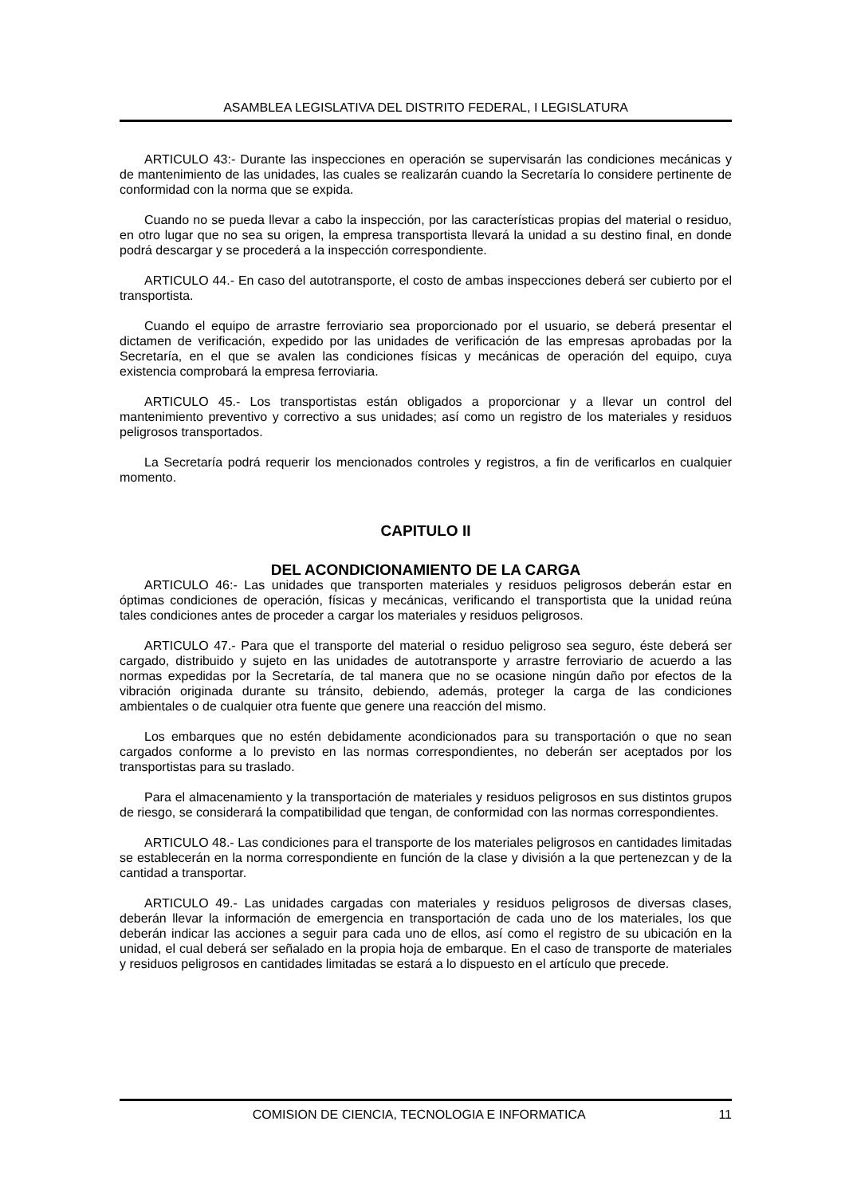ASAMBLEA LEGISLATIVA DEL DISTRITO FEDERAL, I LEGISLATURA
ARTICULO 43:- Durante las inspecciones en operación se supervisarán las condiciones mecánicas y de mantenimiento de las unidades, las cuales se realizarán cuando la Secretaría lo considere pertinente de conformidad con la norma que se expida.
Cuando no se pueda llevar a cabo la inspección, por las características propias del material o residuo, en otro lugar que no sea su origen, la empresa transportista llevará la unidad a su destino final, en donde podrá descargar y se procederá a la inspección correspondiente.
ARTICULO 44.- En caso del autotransporte, el costo de ambas inspecciones deberá ser cubierto por el transportista.
Cuando el equipo de arrastre ferroviario sea proporcionado por el usuario, se deberá presentar el dictamen de verificación, expedido por las unidades de verificación de las empresas aprobadas por la Secretaría, en el que se avalen las condiciones físicas y mecánicas de operación del equipo, cuya existencia comprobará la empresa ferroviaria.
ARTICULO 45.- Los transportistas están obligados a proporcionar y a llevar un control del mantenimiento preventivo y correctivo a sus unidades; así como un registro de los materiales y residuos peligrosos transportados.
La Secretaría podrá requerir los mencionados controles y registros, a fin de verificarlos en cualquier momento.
CAPITULO II
DEL ACONDICIONAMIENTO DE LA CARGA
ARTICULO 46:- Las unidades que transporten materiales y residuos peligrosos deberán estar en óptimas condiciones de operación, físicas y mecánicas, verificando el transportista que la unidad reúna tales condiciones antes de proceder a cargar los materiales y residuos peligrosos.
ARTICULO 47.- Para que el transporte del material o residuo peligroso sea seguro, éste deberá ser cargado, distribuido y sujeto en las unidades de autotransporte y arrastre ferroviario de acuerdo a las normas expedidas por la Secretaría, de tal manera que no se ocasione ningún daño por efectos de la vibración originada durante su tránsito, debiendo, además, proteger la carga de las condiciones ambientales o de cualquier otra fuente que genere una reacción del mismo.
Los embarques que no estén debidamente acondicionados para su transportación o que no sean cargados conforme a lo previsto en las normas correspondientes, no deberán ser aceptados por los transportistas para su traslado.
Para el almacenamiento y la transportación de materiales y residuos peligrosos en sus distintos grupos de riesgo, se considerará la compatibilidad que tengan, de conformidad con las normas correspondientes.
ARTICULO 48.- Las condiciones para el transporte de los materiales peligrosos en cantidades limitadas se establecerán en la norma correspondiente en función de la clase y división a la que pertenezcan y de la cantidad a transportar.
ARTICULO 49.- Las unidades cargadas con materiales y residuos peligrosos de diversas clases, deberán llevar la información de emergencia en transportación de cada uno de los materiales, los que deberán indicar las acciones a seguir para cada uno de ellos, así como el registro de su ubicación en la unidad, el cual deberá ser señalado en la propia hoja de embarque. En el caso de transporte de materiales y residuos peligrosos en cantidades limitadas se estará a lo dispuesto en el artículo que precede.
COMISION DE CIENCIA, TECNOLOGIA E INFORMATICA 11